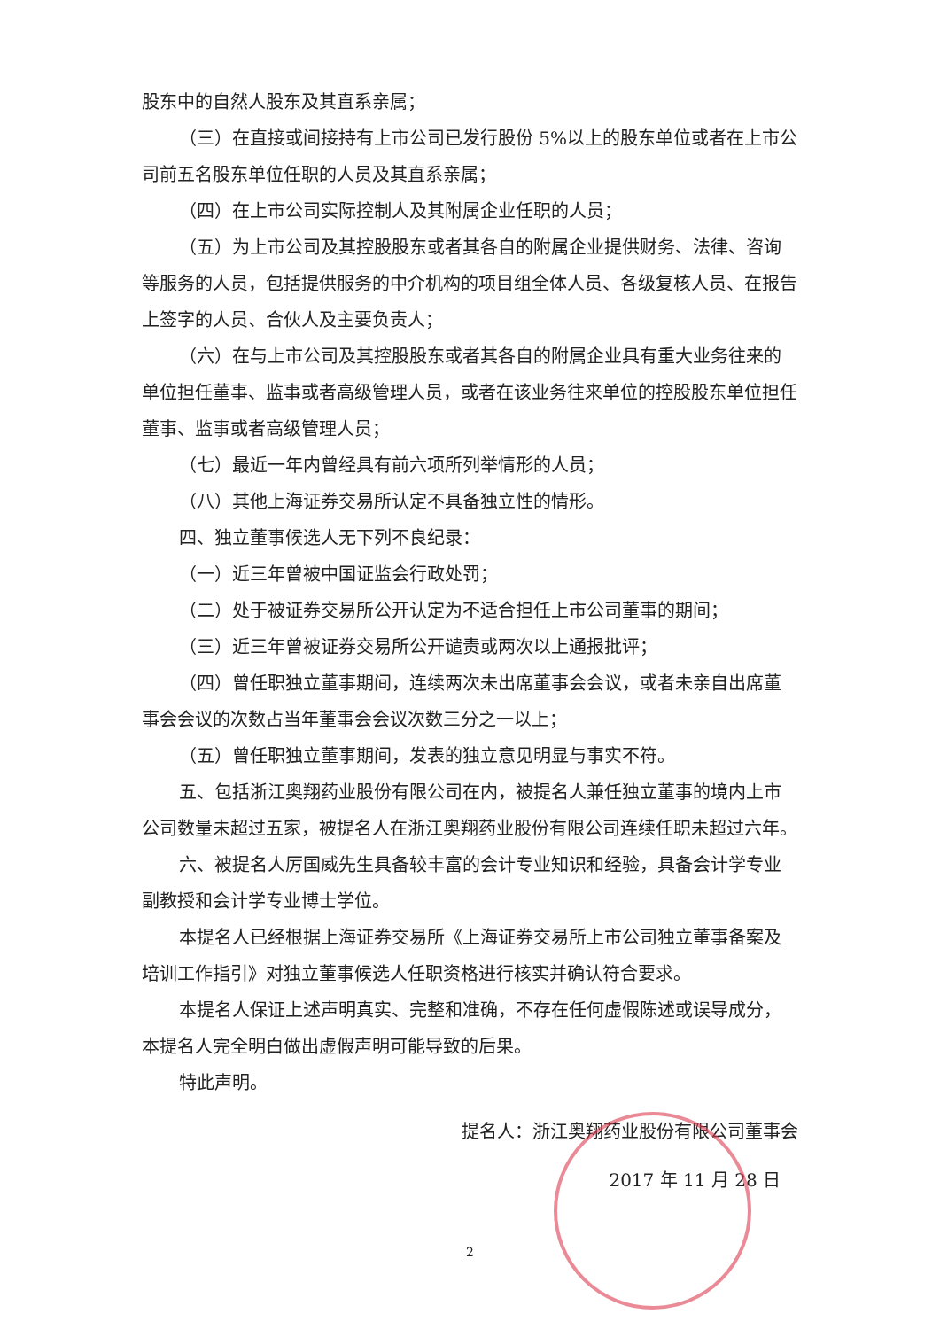股东中的自然人股东及其直系亲属；
（三）在直接或间接持有上市公司已发行股份 5%以上的股东单位或者在上市公司前五名股东单位任职的人员及其直系亲属；
（四）在上市公司实际控制人及其附属企业任职的人员；
（五）为上市公司及其控股股东或者其各自的附属企业提供财务、法律、咨询等服务的人员，包括提供服务的中介机构的项目组全体人员、各级复核人员、在报告上签字的人员、合伙人及主要负责人；
（六）在与上市公司及其控股股东或者其各自的附属企业具有重大业务往来的单位担任董事、监事或者高级管理人员，或者在该业务往来单位的控股股东单位担任董事、监事或者高级管理人员；
（七）最近一年内曾经具有前六项所列举情形的人员；
（八）其他上海证券交易所认定不具备独立性的情形。
四、独立董事候选人无下列不良纪录：
（一）近三年曾被中国证监会行政处罚；
（二）处于被证券交易所公开认定为不适合担任上市公司董事的期间；
（三）近三年曾被证券交易所公开谴责或两次以上通报批评；
（四）曾任职独立董事期间，连续两次未出席董事会会议，或者未亲自出席董事会会议的次数占当年董事会会议次数三分之一以上；
（五）曾任职独立董事期间，发表的独立意见明显与事实不符。
五、包括浙江奥翔药业股份有限公司在内，被提名人兼任独立董事的境内上市公司数量未超过五家，被提名人在浙江奥翔药业股份有限公司连续任职未超过六年。
六、被提名人厉国威先生具备较丰富的会计专业知识和经验，具备会计学专业副教授和会计学专业博士学位。
本提名人已经根据上海证券交易所《上海证券交易所上市公司独立董事备案及培训工作指引》对独立董事候选人任职资格进行核实并确认符合要求。
本提名人保证上述声明真实、完整和准确，不存在任何虚假陈述或误导成分，本提名人完全明白做出虚假声明可能导致的后果。
特此声明。
提名人：浙江奥翔药业股份有限公司董事会
2017 年 11 月 28 日
2